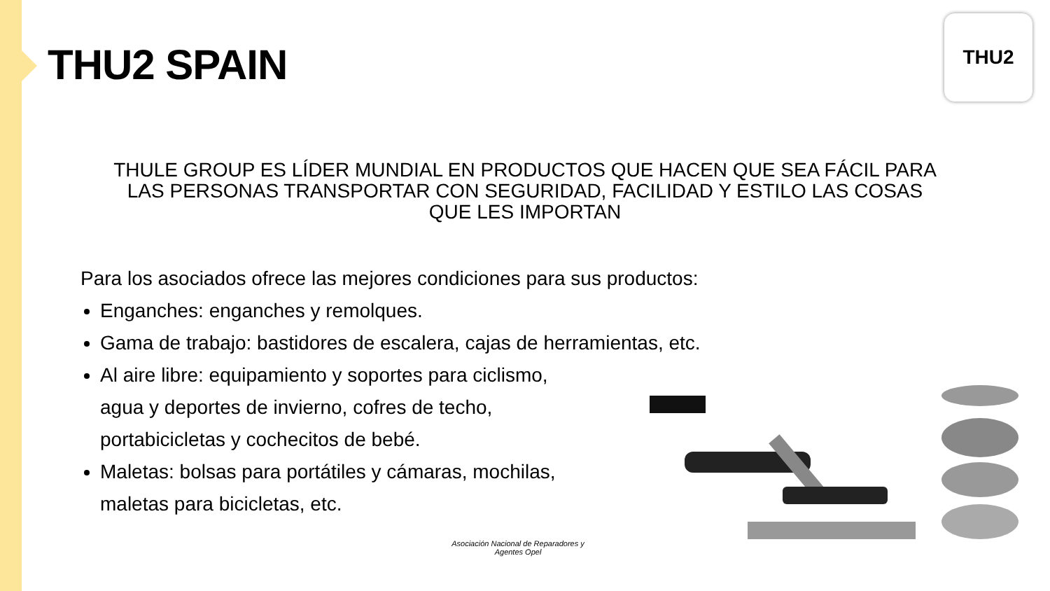THU2 SPAIN
THU2
THULE GROUP ES LÍDER MUNDIAL EN PRODUCTOS QUE HACEN QUE SEA FÁCIL PARA LAS PERSONAS TRANSPORTAR CON SEGURIDAD, FACILIDAD Y ESTILO LAS COSAS QUE LES IMPORTAN
Para los asociados ofrece las mejores condiciones para sus productos:
Enganches: enganches y remolques.
Gama de trabajo: bastidores de escalera, cajas de herramientas, etc.
Al aire libre: equipamiento y soportes para ciclismo,
agua y deportes de invierno, cofres de techo,
portabicicletas y cochecitos de bebé.
Maletas: bolsas para portátiles y cámaras, mochilas,
maletas para bicicletas, etc.
Asociación Nacional de Reparadores y Agentes Opel